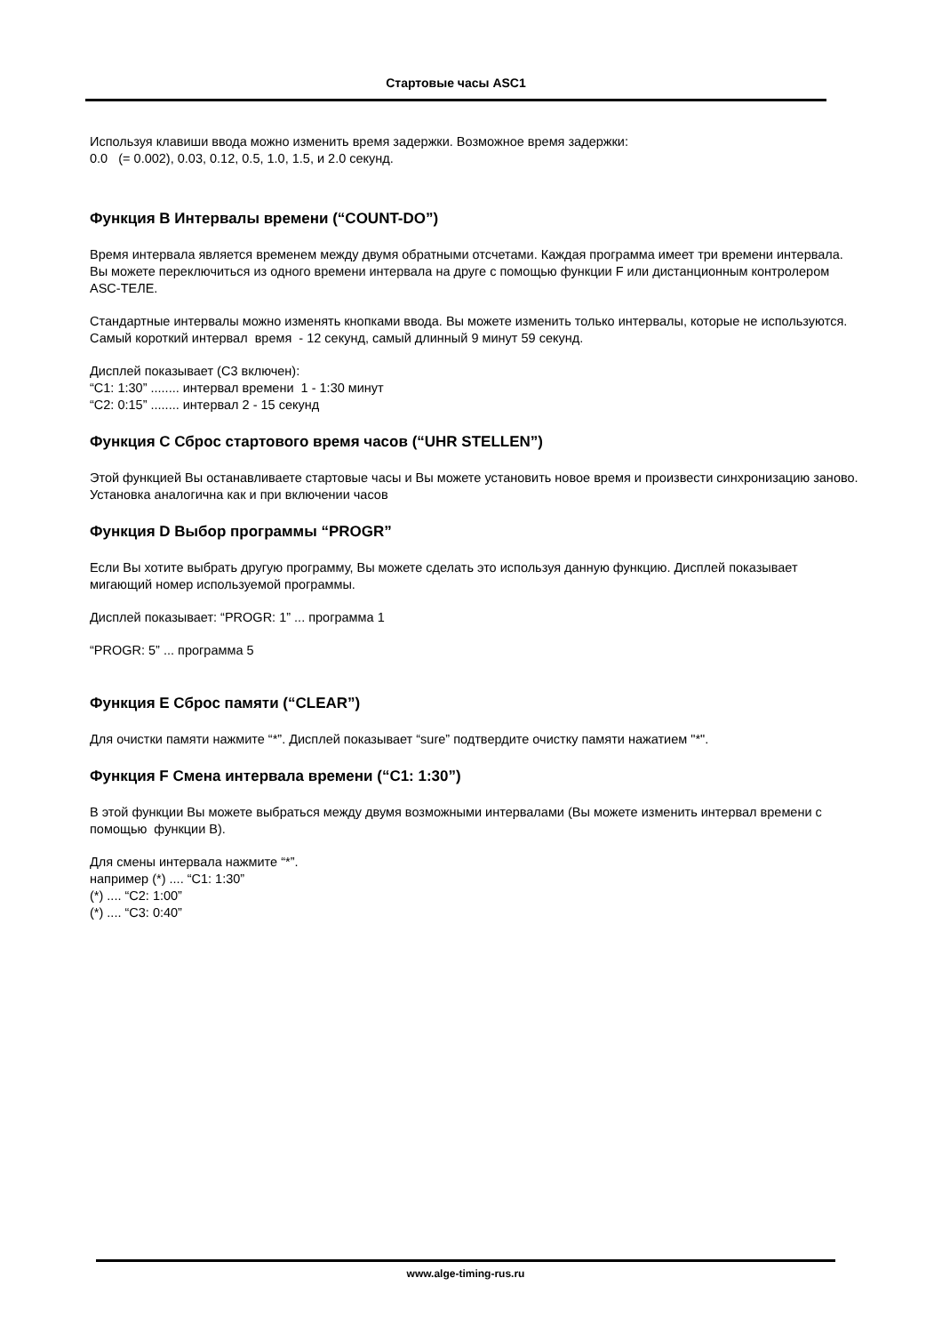Стартовые часы ASC1
Используя клавиши ввода можно изменить время задержки. Возможное время задержки:
0.0 (= 0.002), 0.03, 0.12, 0.5, 1.0, 1.5, и 2.0 секунд.
Функция B Интервалы времени (“COUNT-DO”)
Время интервала является временем между двумя обратными отсчетами. Каждая программа имеет три времени интервала. Вы можете переключиться из одного времени интервала на друге с помощью функции F или дистанционным контролером ASC-ТЕЛЕ.
Стандартные интервалы можно изменять кнопками ввода. Вы можете изменить только интервалы, которые не используются.
Самый короткий интервал время - 12 секунд, самый длинный 9 минут 59 секунд.
Дисплей показывает (C3 включен):
“C1: 1:30” ........ интервал времени 1 - 1:30 минут
“C2: 0:15” ........ интервал 2 - 15 секунд
Функция C Сброс стартового время часов (“UHR STELLEN”)
Этой функцией Вы останавливаете стартовые часы и Вы можете установить новое время и произвести синхронизацию заново.
Установка аналогична как и при включении часов
Функция D Выбор программы “PROGR”
Если Вы хотите выбрать другую программу, Вы можете сделать это используя данную функцию. Дисплей показывает мигающий номер используемой программы.
Дисплей показывает: “PROGR: 1” ... программа 1
“PROGR: 5” ... программа 5
Функция E Сброс памяти (“CLEAR”)
Для очистки памяти нажмите “*”. Дисплей показывает “sure” подтвердите очистку памяти нажатием "*".
Функция F Смена интервала времени (“C1: 1:30”)
В этой функции Вы можете выбраться между двумя возможными интервалами (Вы можете изменить интервал времени с помощью функции B).
Для смены интервала нажмите “*”.
например (*) .... “C1: 1:30”
(*) .... “C2: 1:00”
(*) .... “C3: 0:40”
www.alge-timing-rus.ru